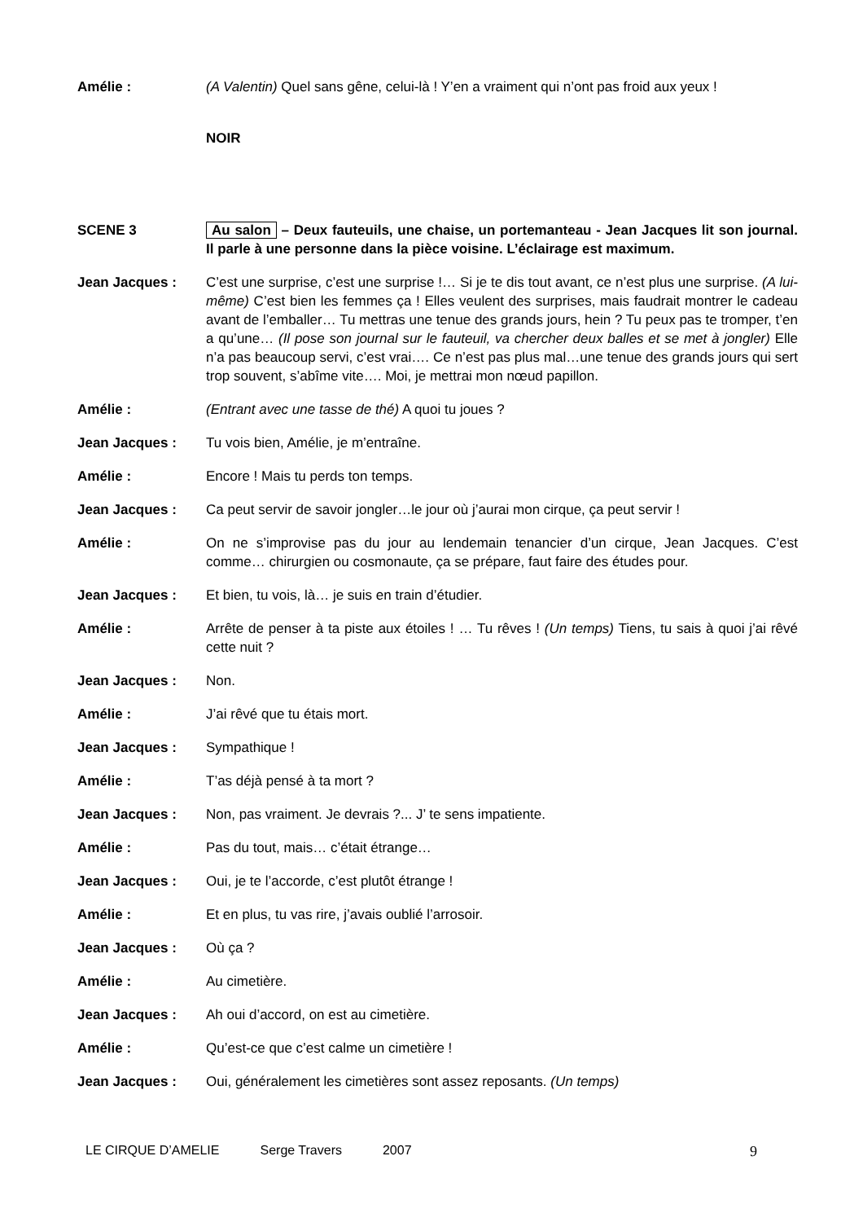Amélie : (A Valentin) Quel sans gêne, celui-là ! Y’en a vraiment qui n’ont pas froid aux yeux !
NOIR
SCENE 3 Au salon – Deux fauteuils, une chaise, un portemanteau - Jean Jacques lit son journal. Il parle à une personne dans la pièce voisine. L’éclairage est maximum.
Jean Jacques : C’est une surprise, c’est une surprise !… Si je te dis tout avant, ce n’est plus une surprise. (A lui-même) C’est bien les femmes ça ! Elles veulent des surprises, mais faudrait montrer le cadeau avant de l’emballer… Tu mettras une tenue des grands jours, hein ? Tu peux pas te tromper, t’en a qu’une… (Il pose son journal sur le fauteuil, va chercher deux balles et se met à jongler) Elle n’a pas beaucoup servi, c’est vrai…. Ce n’est pas plus mal…une tenue des grands jours qui sert trop souvent, s’abîme vite…. Moi, je mettrai mon nœud papillon.
Amélie : (Entrant avec une tasse de thé) A quoi tu joues ?
Jean Jacques : Tu vois bien, Amélie, je m’entraîne.
Amélie : Encore ! Mais tu perds ton temps.
Jean Jacques : Ca peut servir de savoir jongler…le jour où j’aurai mon cirque, ça peut servir !
Amélie : On ne s’improvise pas du jour au lendemain tenancier d’un cirque, Jean Jacques. C’est comme… chirurgien ou cosmonaute, ça se prépare, faut faire des études pour.
Jean Jacques : Et bien, tu vois, là… je suis en train d’étudier.
Amélie : Arrête de penser à ta piste aux étoiles ! … Tu rêves ! (Un temps) Tiens, tu sais à quoi j’ai rêvé cette nuit ?
Jean Jacques : Non.
Amélie : J’ai rêvé que tu étais mort.
Jean Jacques : Sympathique !
Amélie : T’as déjà pensé à ta mort ?
Jean Jacques : Non, pas vraiment. Je devrais ?... J’ te sens impatiente.
Amélie : Pas du tout, mais… c’était étrange…
Jean Jacques : Oui, je te l’accorde, c’est plutôt étrange !
Amélie : Et en plus, tu vas rire, j’avais oublié l’arrosoir.
Jean Jacques : Où ça ?
Amélie : Au cimetière.
Jean Jacques : Ah oui d’accord, on est au cimetière.
Amélie : Qu’est-ce que c’est calme un cimetière !
Jean Jacques : Oui, généralement les cimetières sont assez reposants. (Un temps)
LE CIRQUE D’AMELIE Serge Travers 2007 9